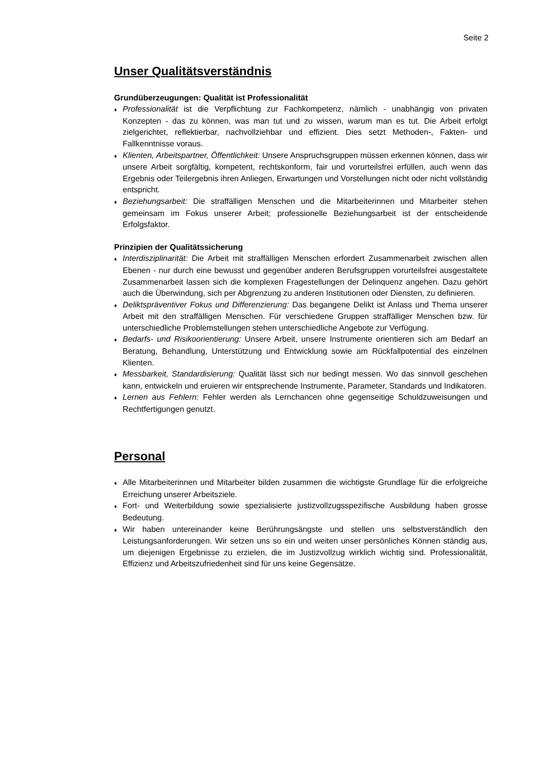Seite 2
Unser Qualitätsverständnis
Grundüberzeugungen: Qualität ist Professionalität
♦ Professionalität ist die Verpflichtung zur Fachkompetenz, nämlich - unabhängig von privaten Konzepten - das zu können, was man tut und zu wissen, warum man es tut. Die Arbeit erfolgt zielgerichtet, reflektierbar, nachvollziehbar und effizient. Dies setzt Methoden-, Fakten- und Fallkenntnisse voraus.
♦ Klienten, Arbeitspartner, Öffentlichkeit: Unsere Anspruchsgruppen müssen erkennen können, dass wir unsere Arbeit sorgfältig, kompetent, rechtskonform, fair und vorurteilsfrei erfüllen, auch wenn das Ergebnis oder Teilergebnis ihren Anliegen, Erwartungen und Vorstellungen nicht oder nicht vollständig entspricht.
♦ Beziehungsarbeit: Die straffälligen Menschen und die Mitarbeiterinnen und Mitarbeiter stehen gemeinsam im Fokus unserer Arbeit; professionelle Beziehungsarbeit ist der entscheidende Erfolgsfaktor.
Prinzipien der Qualitätssicherung
♦ Interdisziplinarität: Die Arbeit mit straffälligen Menschen erfordert Zusammenarbeit zwischen allen Ebenen - nur durch eine bewusst und gegenüber anderen Berufsgruppen vorurteilsfrei ausgestaltete Zusammenarbeit lassen sich die komplexen Fragestellungen der Delinquenz angehen. Dazu gehört auch die Überwindung, sich per Abgrenzung zu anderen Institutionen oder Diensten, zu definieren.
♦ Deliktspräventiver Fokus und Differenzierung: Das begangene Delikt ist Anlass und Thema unserer Arbeit mit den straffälligen Menschen. Für verschiedene Gruppen straffälliger Menschen bzw. für unterschiedliche Problemstellungen stehen unterschiedliche Angebote zur Verfügung.
♦ Bedarfs- und Risikoorientierung: Unsere Arbeit, unsere Instrumente orientieren sich am Bedarf an Beratung, Behandlung, Unterstützung und Entwicklung sowie am Rückfallpotential des einzelnen Klienten.
♦ Messbarkeit, Standardisierung: Qualität lässt sich nur bedingt messen. Wo das sinnvoll geschehen kann, entwickeln und eruieren wir entsprechende Instrumente, Parameter, Standards und Indikatoren.
♦ Lernen aus Fehlern: Fehler werden als Lernchancen ohne gegenseitige Schuldzuweisungen und Rechtfertigungen genutzt.
Personal
♦ Alle Mitarbeiterinnen und Mitarbeiter bilden zusammen die wichtigste Grundlage für die erfolgreiche Erreichung unserer Arbeitsziele.
♦ Fort- und Weiterbildung sowie spezialisierte justizvollzugsspezifische Ausbildung haben grosse Bedeutung.
♦ Wir haben untereinander keine Berührungsängste und stellen uns selbstverständlich den Leistungsanforderungen. Wir setzen uns so ein und weiten unser persönliches Können ständig aus, um diejenigen Ergebnisse zu erzielen, die im Justizvollzug wirklich wichtig sind. Professionalität, Effizienz und Arbeitszufriedenheit sind für uns keine Gegensätze.